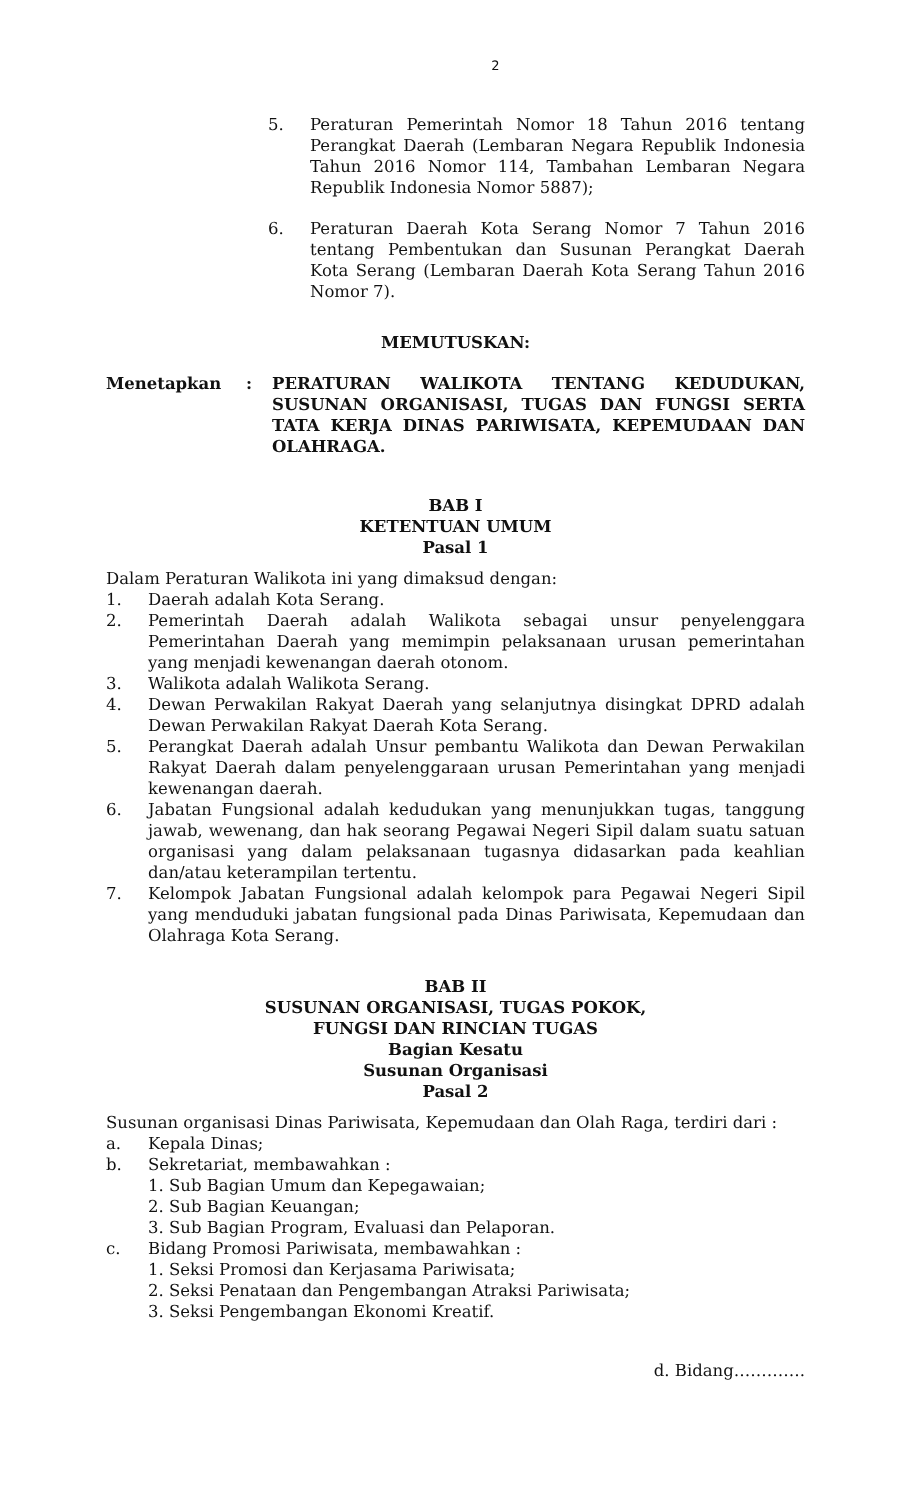2
5. Peraturan Pemerintah Nomor 18 Tahun 2016 tentang Perangkat Daerah (Lembaran Negara Republik Indonesia Tahun 2016 Nomor 114, Tambahan Lembaran Negara Republik Indonesia Nomor 5887);
6. Peraturan Daerah Kota Serang Nomor 7 Tahun 2016 tentang Pembentukan dan Susunan Perangkat Daerah Kota Serang (Lembaran Daerah Kota Serang Tahun 2016 Nomor 7).
MEMUTUSKAN:
Menetapkan: PERATURAN WALIKOTA TENTANG KEDUDUKAN, SUSUNAN ORGANISASI, TUGAS DAN FUNGSI SERTA TATA KERJA DINAS PARIWISATA, KEPEMUDAAN DAN OLAHRAGA.
BAB I
KETENTUAN UMUM
Pasal 1
Dalam Peraturan Walikota ini yang dimaksud dengan:
1. Daerah adalah Kota Serang.
2. Pemerintah Daerah adalah Walikota sebagai unsur penyelenggara Pemerintahan Daerah yang memimpin pelaksanaan urusan pemerintahan yang menjadi kewenangan daerah otonom.
3. Walikota adalah Walikota Serang.
4. Dewan Perwakilan Rakyat Daerah yang selanjutnya disingkat DPRD adalah Dewan Perwakilan Rakyat Daerah Kota Serang.
5. Perangkat Daerah adalah Unsur pembantu Walikota dan Dewan Perwakilan Rakyat Daerah dalam penyelenggaraan urusan Pemerintahan yang menjadi kewenangan daerah.
6. Jabatan Fungsional adalah kedudukan yang menunjukkan tugas, tanggung jawab, wewenang, dan hak seorang Pegawai Negeri Sipil dalam suatu satuan organisasi yang dalam pelaksanaan tugasnya didasarkan pada keahlian dan/atau keterampilan tertentu.
7. Kelompok Jabatan Fungsional adalah kelompok para Pegawai Negeri Sipil yang menduduki jabatan fungsional pada Dinas Pariwisata, Kepemudaan dan Olahraga Kota Serang.
BAB II
SUSUNAN ORGANISASI, TUGAS POKOK,
FUNGSI DAN RINCIAN TUGAS
Bagian Kesatu
Susunan Organisasi
Pasal 2
Susunan organisasi Dinas Pariwisata, Kepemudaan dan Olah Raga, terdiri dari :
a. Kepala Dinas;
b. Sekretariat, membawahkan :
1. Sub Bagian Umum dan Kepegawaian;
2. Sub Bagian Keuangan;
3. Sub Bagian Program, Evaluasi dan Pelaporan.
c. Bidang Promosi Pariwisata, membawahkan :
1. Seksi Promosi dan Kerjasama Pariwisata;
2. Seksi Penataan dan Pengembangan Atraksi Pariwisata;
3. Seksi Pengembangan Ekonomi Kreatif.
d. Bidang………….